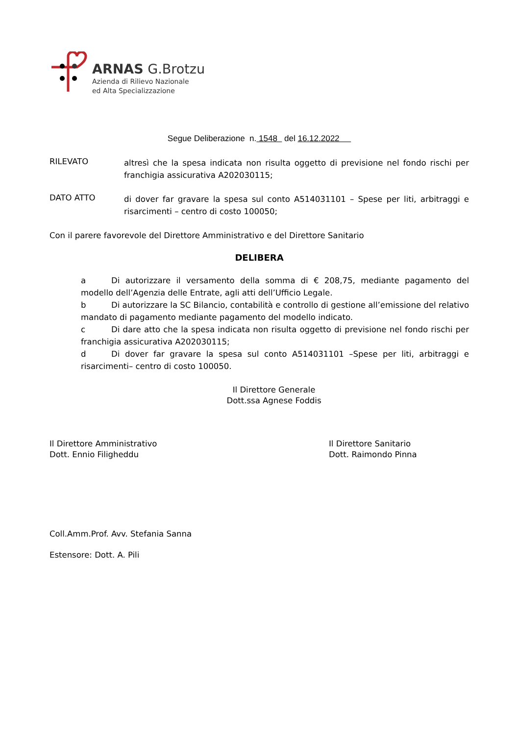ARNAS G.Brotzu
Azienda di Rilievo Nazionale
ed Alta Specializzazione
Segue Deliberazione n. 1548 del 16.12.2022
RILEVATO
altresì che la spesa indicata non risulta oggetto di previsione nel fondo rischi per franchigia assicurativa A202030115;
DATO ATTO
di dover far gravare la spesa sul conto A514031101 – Spese per liti, arbitraggi e risarcimenti – centro di costo 100050;
Con il parere favorevole del Direttore Amministrativo e del Direttore Sanitario
DELIBERA
a Di autorizzare il versamento della somma di € 208,75, mediante pagamento del modello dell’Agenzia delle Entrate, agli atti dell’Ufficio Legale.
b Di autorizzare la SC Bilancio, contabilità e controllo di gestione all’emissione del relativo mandato di pagamento mediante pagamento del modello indicato.
c Di dare atto che la spesa indicata non risulta oggetto di previsione nel fondo rischi per franchigia assicurativa A202030115;
d Di dover far gravare la spesa sul conto A514031101 –Spese per liti, arbitraggi e risarcimenti– centro di costo 100050.
Il Direttore Generale
Dott.ssa Agnese Foddis
Il Direttore Amministrativo
Dott. Ennio Filigheddu
Il Direttore Sanitario
Dott. Raimondo Pinna
Coll.Amm.Prof. Avv. Stefania Sanna
Estensore: Dott. A. Pili